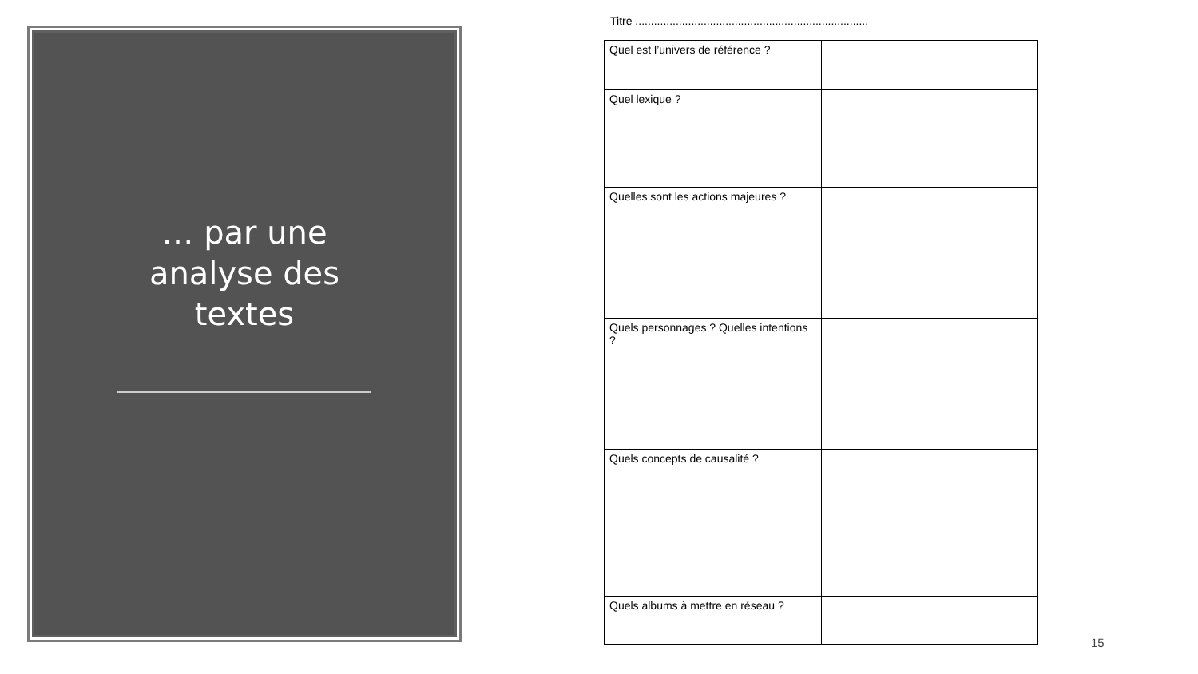… par une
analyse des
textes
Titre ...........................................................................
| Quel est l’univers de référence ? | |
| Quel lexique ? | |
| Quelles sont les actions majeures ? | |
| Quels personnages ? Quelles intentions ? | |
| Quels concepts de causalité ? | |
| Quels albums à mettre en réseau ? | |
15